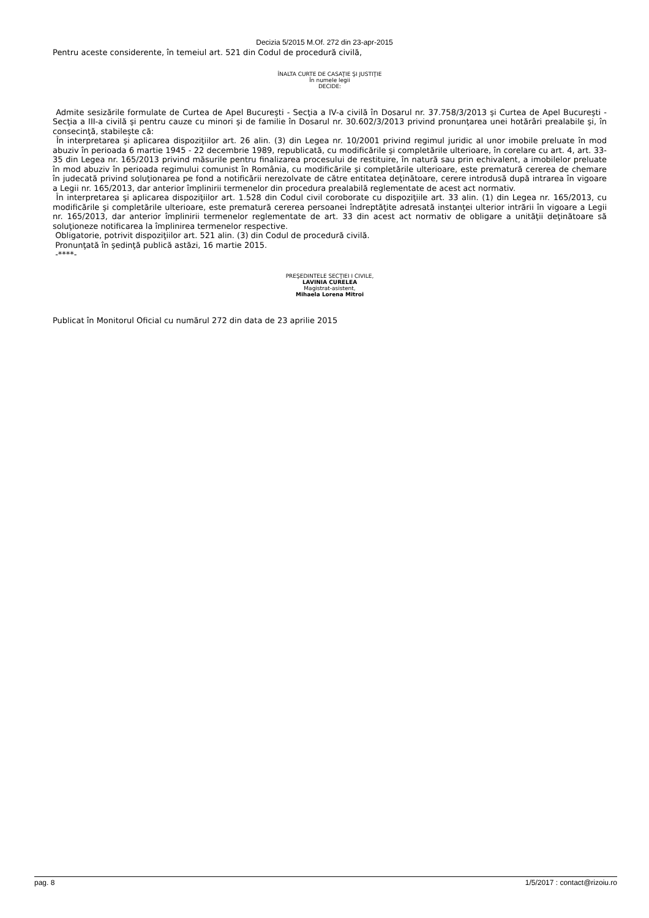Decizia 5/2015 M.Of. 272 din 23-apr-2015
Pentru aceste considerente, în temeiul art. 521 din Codul de procedură civilă,
ÎNALTA CURTE DE CASAŢIE ŞI JUSTIŢIE
În numele legii
DECIDE:
Admite sesizările formulate de Curtea de Apel Bucureşti - Secţia a IV-a civilă în Dosarul nr. 37.758/3/2013 şi Curtea de Apel Bucureşti - Secţia a III-a civilă şi pentru cauze cu minori şi de familie în Dosarul nr. 30.602/3/2013 privind pronunţarea unei hotărâri prealabile şi, în consecinţă, stabileşte că:
În interpretarea şi aplicarea dispoziţiilor art. 26 alin. (3) din Legea nr. 10/2001 privind regimul juridic al unor imobile preluate în mod abuziv în perioada 6 martie 1945 - 22 decembrie 1989, republicată, cu modificările şi completările ulterioare, în corelare cu art. 4, art. 33-35 din Legea nr. 165/2013 privind măsurile pentru finalizarea procesului de restituire, în natură sau prin echivalent, a imobilelor preluate în mod abuziv în perioada regimului comunist în România, cu modificările şi completările ulterioare, este prematură cererea de chemare în judecată privind soluţionarea pe fond a notificării nerezolvate de către entitatea deţinătoare, cerere introdusă după intrarea în vigoare a Legii nr. 165/2013, dar anterior împlinirii termenelor din procedura prealabilă reglementate de acest act normativ.
În interpretarea şi aplicarea dispoziţiilor art. 1.528 din Codul civil coroborate cu dispoziţiile art. 33 alin. (1) din Legea nr. 165/2013, cu modificările şi completările ulterioare, este prematură cererea persoanei îndreptăţite adresată instanţei ulterior intrării în vigoare a Legii nr. 165/2013, dar anterior împlinirii termenelor reglementate de art. 33 din acest act normativ de obligare a unităţii deţinătoare să soluţioneze notificarea la împlinirea termenelor respective.
Obligatorie, potrivit dispoziţiilor art. 521 alin. (3) din Codul de procedură civilă.
Pronunţată în şedinţă publică astăzi, 16 martie 2015.
-****-
PREŞEDINTELE SECŢIEI I CIVILE,
LAVINIA CURELEA
Magistrat-asistent,
Mihaela Lorena Mitroi
Publicat în Monitorul Oficial cu numărul 272 din data de 23 aprilie 2015
pag. 8 1/5/2017 : contact@rizoiu.ro